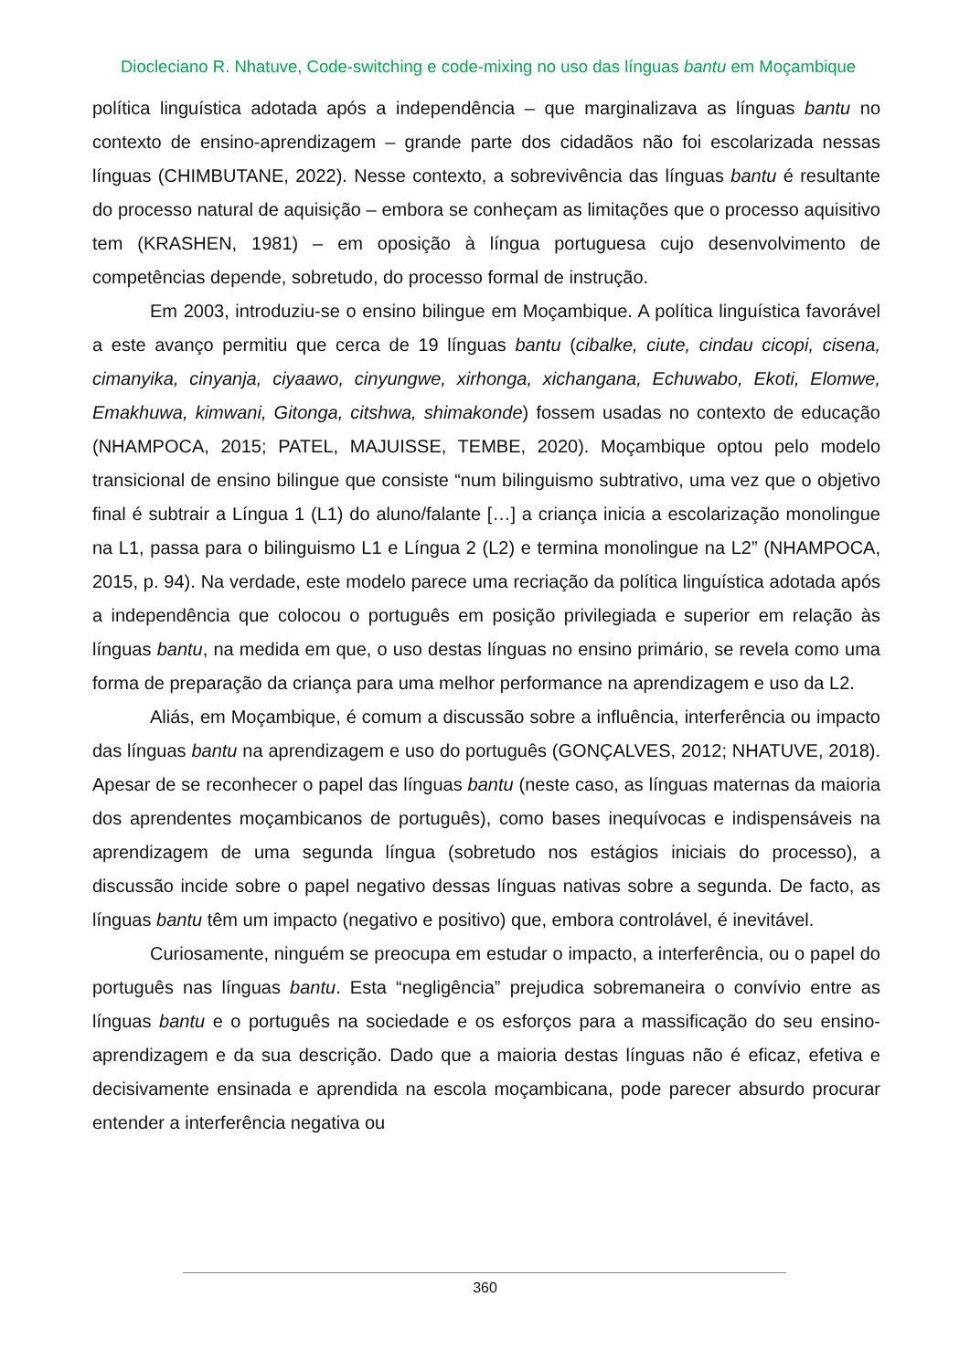Diocleciano R. Nhatuve, Code-switching e code-mixing no uso das línguas bantu em Moçambique
política linguística adotada após a independência – que marginalizava as línguas bantu no contexto de ensino-aprendizagem – grande parte dos cidadãos não foi escolarizada nessas línguas (CHIMBUTANE, 2022). Nesse contexto, a sobrevivência das línguas bantu é resultante do processo natural de aquisição – embora se conheçam as limitações que o processo aquisitivo tem (KRASHEN, 1981) – em oposição à língua portuguesa cujo desenvolvimento de competências depende, sobretudo, do processo formal de instrução.
Em 2003, introduziu-se o ensino bilingue em Moçambique. A política linguística favorável a este avanço permitiu que cerca de 19 línguas bantu (cibalke, ciute, cindau cicopi, cisena, cimanyika, cinyanja, ciyaawo, cinyungwe, xirhonga, xichangana, Echuwabo, Ekoti, Elomwe, Emakhuwa, kimwani, Gitonga, citshwa, shimakonde) fossem usadas no contexto de educação (NHAMPOCA, 2015; PATEL, MAJUISSE, TEMBE, 2020). Moçambique optou pelo modelo transicional de ensino bilingue que consiste “num bilinguismo subtrativo, uma vez que o objetivo final é subtrair a Língua 1 (L1) do aluno/falante […] a criança inicia a escolarização monolingue na L1, passa para o bilinguismo L1 e Língua 2 (L2) e termina monolingue na L2” (NHAMPOCA, 2015, p. 94). Na verdade, este modelo parece uma recriação da política linguística adotada após a independência que colocou o português em posição privilegiada e superior em relação às línguas bantu, na medida em que, o uso destas línguas no ensino primário, se revela como uma forma de preparação da criança para uma melhor performance na aprendizagem e uso da L2.
Aliás, em Moçambique, é comum a discussão sobre a influência, interferência ou impacto das línguas bantu na aprendizagem e uso do português (GONÇALVES, 2012; NHATUVE, 2018). Apesar de se reconhecer o papel das línguas bantu (neste caso, as línguas maternas da maioria dos aprendentes moçambicanos de português), como bases inequívocas e indispensáveis na aprendizagem de uma segunda língua (sobretudo nos estágios iniciais do processo), a discussão incide sobre o papel negativo dessas línguas nativas sobre a segunda. De facto, as línguas bantu têm um impacto (negativo e positivo) que, embora controlável, é inevitável.
Curiosamente, ninguém se preocupa em estudar o impacto, a interferência, ou o papel do português nas línguas bantu. Esta “negligência” prejudica sobremaneira o convívio entre as línguas bantu e o português na sociedade e os esforços para a massificação do seu ensino-aprendizagem e da sua descrição. Dado que a maioria destas línguas não é eficaz, efetiva e decisivamente ensinada e aprendida na escola moçambicana, pode parecer absurdo procurar entender a interferência negativa ou
360